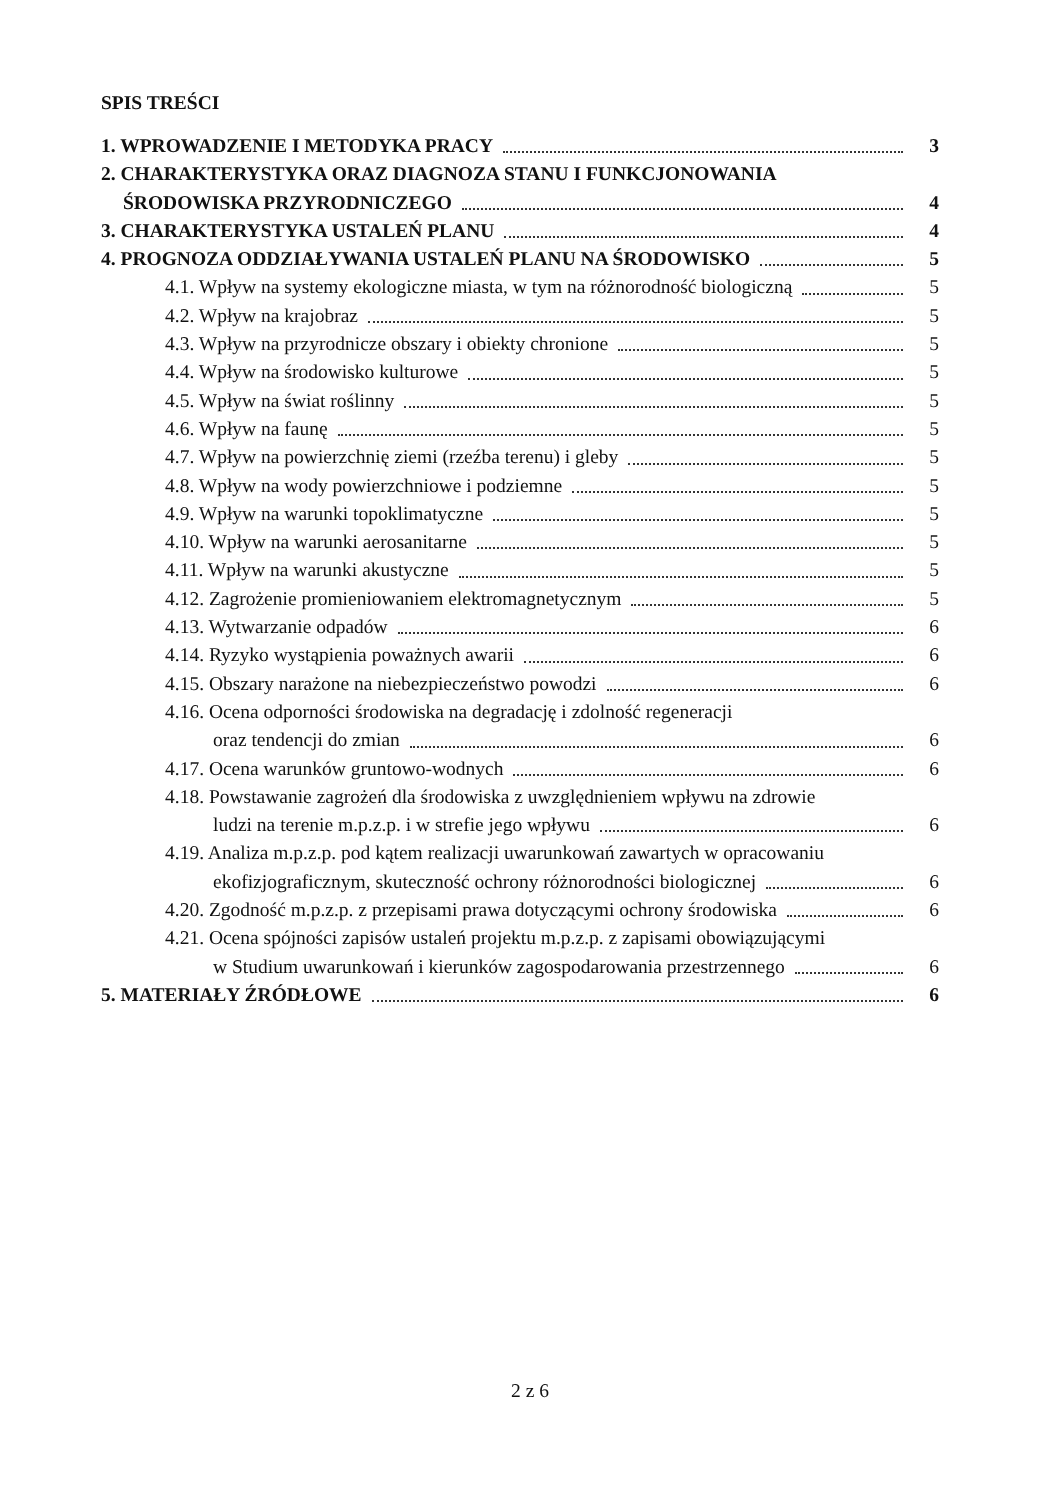SPIS TREŚCI
1. WPROWADZENIE I METODYKA PRACY
3
2. CHARAKTERYSTYKA ORAZ DIAGNOZA STANU I FUNKCJONOWANIA
ŚRODOWISKA PRZYRODNICZEGO
4
3. CHARAKTERYSTYKA USTALEŃ PLANU
4
4. PROGNOZA ODDZIAŁYWANIA USTALEŃ PLANU NA ŚRODOWISKO
5
4.1. Wpływ na systemy ekologiczne miasta, w tym na różnorodność biologiczną
5
4.2. Wpływ na krajobraz
5
4.3. Wpływ na przyrodnicze obszary i obiekty chronione
5
4.4. Wpływ na środowisko kulturowe
5
4.5. Wpływ na świat roślinny
5
4.6. Wpływ na faunę
5
4.7. Wpływ na powierzchnię ziemi (rzeźba terenu) i gleby
5
4.8. Wpływ na wody powierzchniowe i podziemne
5
4.9. Wpływ na warunki topoklimatyczne
5
4.10. Wpływ na warunki aerosanitarne
5
4.11. Wpływ na warunki akustyczne
5
4.12. Zagrożenie promieniowaniem elektromagnetycznym
5
4.13. Wytwarzanie odpadów
6
4.14. Ryzyko wystąpienia poważnych awarii
6
4.15. Obszary narażone na niebezpieczeństwo powodzi
6
4.16. Ocena odporności środowiska na degradację i zdolność regeneracji
oraz tendencji do zmian
6
4.17. Ocena warunków gruntowo-wodnych
6
4.18. Powstawanie zagrożeń dla środowiska z uwzględnieniem wpływu na zdrowie
ludzi na terenie m.p.z.p. i w strefie jego wpływu
6
4.19. Analiza m.p.z.p. pod kątem realizacji uwarunkowań zawartych w opracowaniu
ekofizjograficznym, skuteczność ochrony różnorodności biologicznej
6
4.20. Zgodność m.p.z.p. z przepisami prawa dotyczącymi ochrony środowiska
6
4.21. Ocena spójności zapisów ustaleń projektu m.p.z.p. z zapisami obowiązującymi
w Studium uwarunkowań i kierunków zagospodarowania przestrzennego
6
5. MATERIAŁY ŹRÓDŁOWE
6
2 z 6